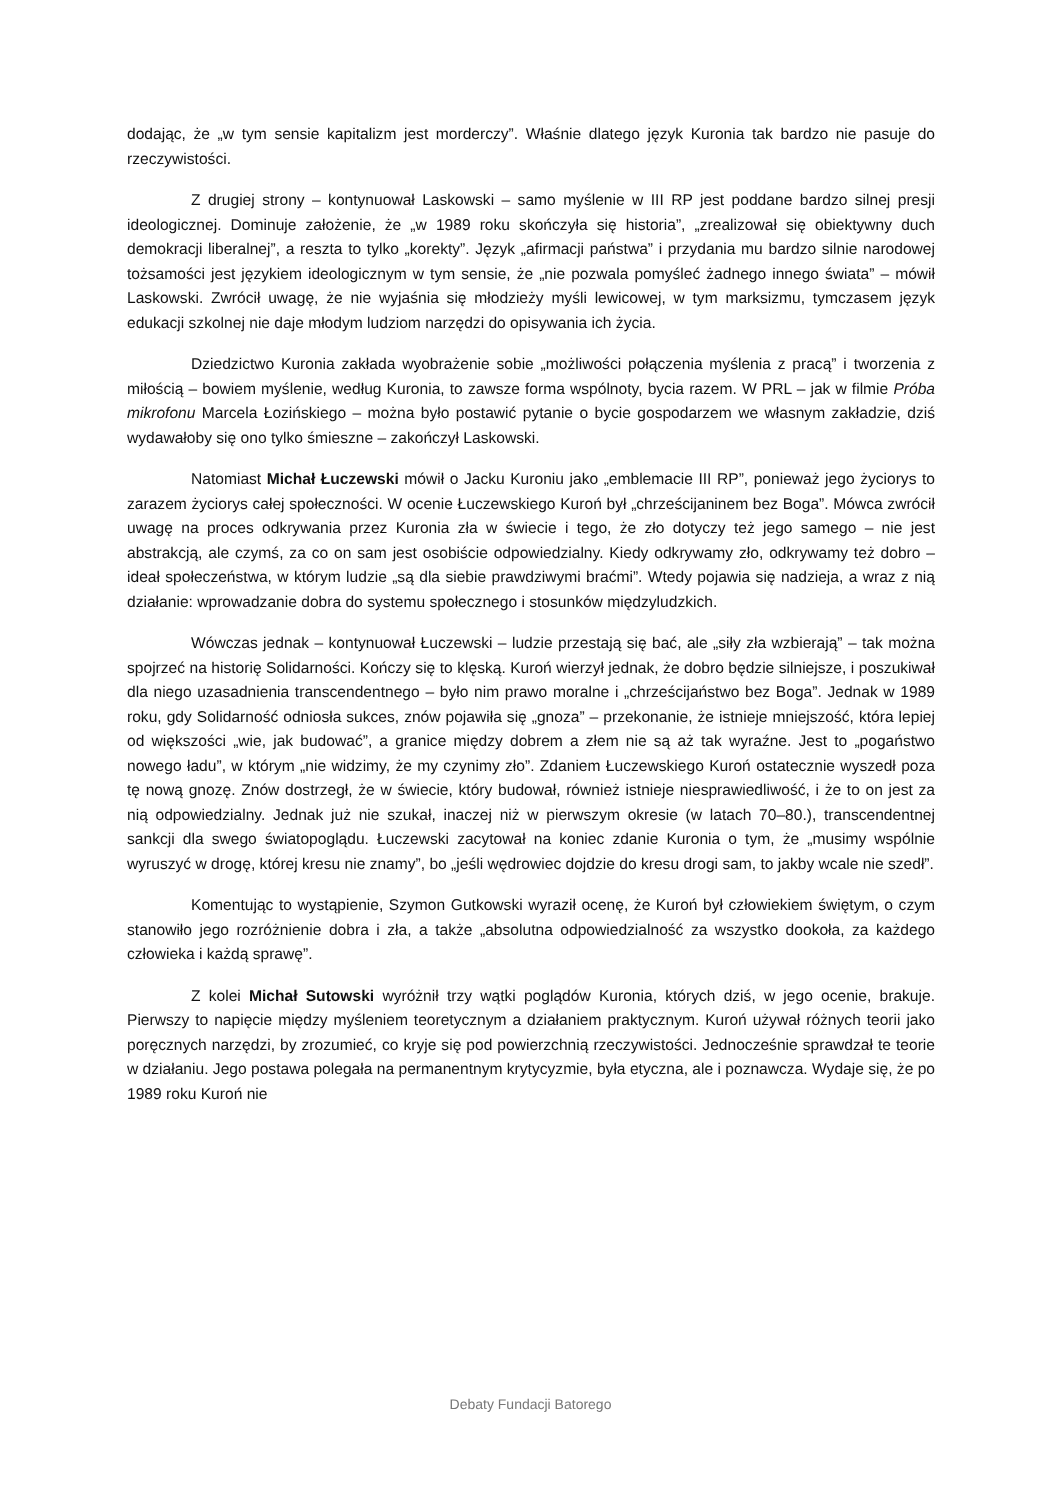dodając, że „w tym sensie kapitalizm jest morderczy”. Właśnie dlatego język Kuronia tak bardzo nie pasuje do rzeczywistości.
Z drugiej strony – kontynuował Laskowski – samo myślenie w III RP jest poddane bardzo silnej presji ideologicznej. Dominuje założenie, że „w 1989 roku skończyła się historia”, „zrealizował się obiektywny duch demokracji liberalnej”, a reszta to tylko „korekty”. Język „afirmacji państwa” i przydania mu bardzo silnie narodowej tożsamości jest językiem ideologicznym w tym sensie, że „nie pozwala pomyśleć żadnego innego świata” – mówił Laskowski. Zwrócił uwagę, że nie wyjaśnia się młodzieży myśli lewicowej, w tym marksizmu, tymczasem język edukacji szkolnej nie daje młodym ludziom narzędzi do opisywania ich życia.
Dziedzictwo Kuronia zakłada wyobrażenie sobie „możliwości połączenia myślenia z pracą” i tworzenia z miłością – bowiem myślenie, według Kuronia, to zawsze forma wspólnoty, bycia razem. W PRL – jak w filmie Próba mikrofonu Marcela Łozińskiego – można było postawić pytanie o bycie gospodarzem we własnym zakładzie, dziś wydawałoby się ono tylko śmieszne – zakończył Laskowski.
Natomiast Michał Łuczewski mówił o Jacku Kuroniu jako „emblemacie III RP”, ponieważ jego życiorys to zarazem życiorys całej społeczności. W ocenie Łuczewskiego Kuroń był „chrześcijaninem bez Boga”. Mówca zwrócił uwagę na proces odkrywania przez Kuronia zła w świecie i tego, że zło dotyczy też jego samego – nie jest abstrakcją, ale czymś, za co on sam jest osobiście odpowiedzialny. Kiedy odkrywamy zło, odkrywamy też dobro – ideał społeczeństwa, w którym ludzie „są dla siebie prawdziwymi braćmi”. Wtedy pojawia się nadzieja, a wraz z nią działanie: wprowadzanie dobra do systemu społecznego i stosunków międzyludzkich.
Wówczas jednak – kontynuował Łuczewski – ludzie przestają się bać, ale „siły zła wzbierają” – tak można spojrzeć na historię Solidarności. Kończy się to klęską. Kuroń wierzył jednak, że dobro będzie silniejsze, i poszukiwał dla niego uzasadnienia transcendentnego – było nim prawo moralne i „chrześcijaństwo bez Boga”. Jednak w 1989 roku, gdy Solidarność odniosła sukces, znów pojawiła się „gnoza” – przekonanie, że istnieje mniejszość, która lepiej od większości „wie, jak budować”, a granice między dobrem a złem nie są aż tak wyraźne. Jest to „pogaństwo nowego ładu”, w którym „nie widzimy, że my czynimy zło”. Zdaniem Łuczewskiego Kuroń ostatecznie wyszedł poza tę nową gnozę. Znów dostrzegł, że w świecie, który budował, również istnieje niesprawiedliwość, i że to on jest za nią odpowiedzialny. Jednak już nie szukał, inaczej niż w pierwszym okresie (w latach 70–80.), transcendentnej sankcji dla swego światopoglądu. Łuczewski zacytował na koniec zdanie Kuronia o tym, że „musimy wspólnie wyruszyć w drogę, której kresu nie znamy”, bo „jeśli wędrowiec dojdzie do kresu drogi sam, to jakby wcale nie szedł”.
Komentując to wystąpienie, Szymon Gutkowski wyraził ocenę, że Kuroń był człowiekiem świętym, o czym stanowiło jego rozróżnienie dobra i zła, a także „absolutna odpowiedzialność za wszystko dookoła, za każdego człowieka i każdą sprawę”.
Z kolei Michał Sutowski wyróżnił trzy wątki poglądów Kuronia, których dziś, w jego ocenie, brakuje. Pierwszy to napięcie między myśleniem teoretycznym a działaniem praktycznym. Kuroń używał różnych teorii jako poręcznych narzędzi, by zrozumieć, co kryje się pod powierzchnią rzeczywistości. Jednocześnie sprawdzał te teorie w działaniu. Jego postawa polegała na permanentnym krytycyzmie, była etyczna, ale i poznawcza. Wydaje się, że po 1989 roku Kuroń nie
Debaty Fundacji Batorego